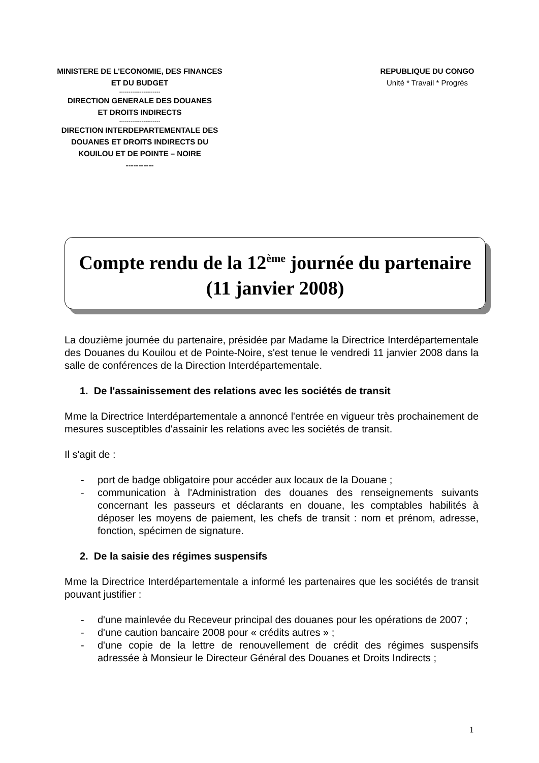MINISTERE DE L'ECONOMIE, DES FINANCES
ET DU BUDGET
----------------------
DIRECTION GENERALE DES DOUANES
ET DROITS INDIRECTS
----------------------
DIRECTION INTERDEPARTEMENTALE DES
DOUANES ET DROITS INDIRECTS DU
KOUILOU ET DE POINTE – NOIRE
-----------
REPUBLIQUE DU CONGO
Unité * Travail * Progrès
Compte rendu de la 12<sup>ème</sup> journée du partenaire
(11 janvier 2008)
La douzième journée du partenaire, présidée par Madame la Directrice Interdépartementale des Douanes du Kouilou et de Pointe-Noire, s'est tenue le vendredi 11 janvier 2008 dans la salle de conférences de la Direction Interdépartementale.
1. De l'assainissement des relations avec les sociétés de transit
Mme la Directrice Interdépartementale a annoncé l'entrée en vigueur très prochainement de mesures susceptibles d'assainir les relations avec les sociétés de transit.
Il s'agit de :
- port de badge obligatoire pour accéder aux locaux de la Douane ;
- communication à l'Administration des douanes des renseignements suivants concernant les passeurs et déclarants en douane, les comptables habilités à déposer les moyens de paiement, les chefs de transit : nom et prénom, adresse, fonction, spécimen de signature.
2. De la saisie des régimes suspensifs
Mme la Directrice Interdépartementale a informé les partenaires que les sociétés de transit pouvant justifier :
- d'une mainlevée du Receveur principal des douanes pour les opérations de 2007 ;
- d'une caution bancaire 2008 pour « crédits autres » ;
- d'une copie de la lettre de renouvellement de crédit des régimes suspensifs adressée à Monsieur le Directeur Général des Douanes et Droits Indirects ;
1